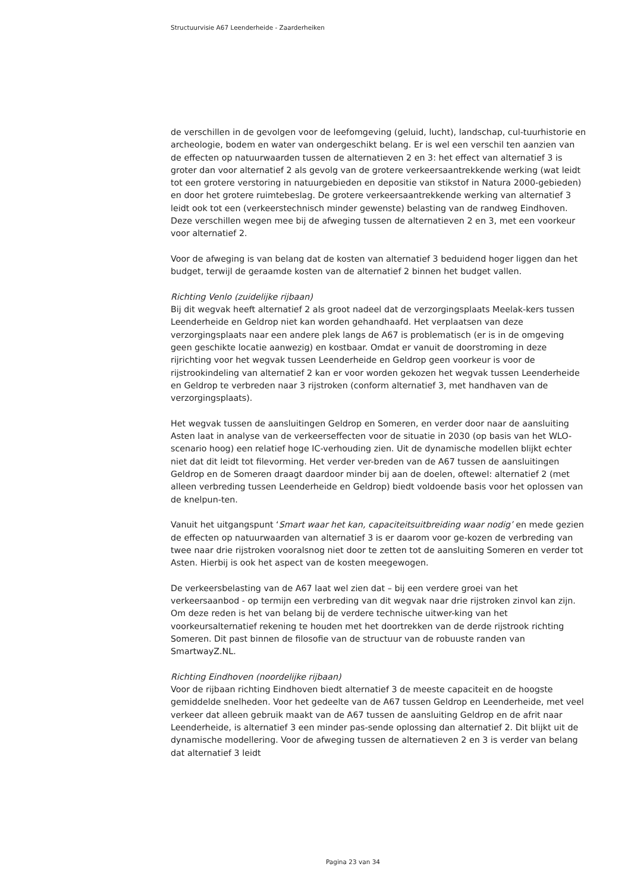Structuurvisie A67 Leenderheide - Zaarderheiken
de verschillen in de gevolgen voor de leefomgeving (geluid, lucht), landschap, cul-tuurhistorie en archeologie, bodem en water van ondergeschikt belang. Er is wel een verschil ten aanzien van de effecten op natuurwaarden tussen de alternatieven 2 en 3: het effect van alternatief 3 is groter dan voor alternatief 2 als gevolg van de grotere verkeersaantrekkende werking (wat leidt tot een grotere verstoring in natuurgebieden en depositie van stikstof in Natura 2000-gebieden) en door het grotere ruimtebeslag. De grotere verkeersaantrekkende werking van alternatief 3 leidt ook tot een (verkeerstechnisch minder gewenste) belasting van de randweg Eindhoven. Deze verschillen wegen mee bij de afweging tussen de alternatieven 2 en 3, met een voorkeur voor alternatief 2.
Voor de afweging is van belang dat de kosten van alternatief 3 beduidend hoger liggen dan het budget, terwijl de geraamde kosten van de alternatief 2 binnen het budget vallen.
Richting Venlo (zuidelijke rijbaan)
Bij dit wegvak heeft alternatief 2 als groot nadeel dat de verzorgingsplaats Meelak-kers tussen Leenderheide en Geldrop niet kan worden gehandhaafd. Het verplaatsen van deze verzorgingsplaats naar een andere plek langs de A67 is problematisch (er is in de omgeving geen geschikte locatie aanwezig) en kostbaar. Omdat er vanuit de doorstroming in deze rijrichting voor het wegvak tussen Leenderheide en Geldrop geen voorkeur is voor de rijstrookindeling van alternatief 2 kan er voor worden gekozen het wegvak tussen Leenderheide en Geldrop te verbreden naar 3 rijstroken (conform alternatief 3, met handhaven van de verzorgingsplaats).
Het wegvak tussen de aansluitingen Geldrop en Someren, en verder door naar de aansluiting Asten laat in analyse van de verkeerseffecten voor de situatie in 2030 (op basis van het WLO-scenario hoog) een relatief hoge IC-verhouding zien. Uit de dynamische modellen blijkt echter niet dat dit leidt tot filevorming. Het verder ver-breden van de A67 tussen de aansluitingen Geldrop en de Someren draagt daardoor minder bij aan de doelen, oftewel: alternatief 2 (met alleen verbreding tussen Leenderheide en Geldrop) biedt voldoende basis voor het oplossen van de knelpun-ten.
Vanuit het uitgangspunt ‘Smart waar het kan, capaciteitsuitbreiding waar nodig’ en mede gezien de effecten op natuurwaarden van alternatief 3 is er daarom voor ge-kozen de verbreding van twee naar drie rijstroken vooralsnog niet door te zetten tot de aansluiting Someren en verder tot Asten. Hierbij is ook het aspect van de kosten meegewogen.
De verkeersbelasting van de A67 laat wel zien dat – bij een verdere groei van het verkeersaanbod - op termijn een verbreding van dit wegvak naar drie rijstroken zinvol kan zijn. Om deze reden is het van belang bij de verdere technische uitwer-king van het voorkeursalternatief rekening te houden met het doortrekken van de derde rijstrook richting Someren. Dit past binnen de filosofie van de structuur van de robuuste randen van SmartwayZ.NL.
Richting Eindhoven (noordelijke rijbaan)
Voor de rijbaan richting Eindhoven biedt alternatief 3 de meeste capaciteit en de hoogste gemiddelde snelheden. Voor het gedeelte van de A67 tussen Geldrop en Leenderheide, met veel verkeer dat alleen gebruik maakt van de A67 tussen de aansluiting Geldrop en de afrit naar Leenderheide, is alternatief 3 een minder pas-sende oplossing dan alternatief 2. Dit blijkt uit de dynamische modellering. Voor de afweging tussen de alternatieven 2 en 3 is verder van belang dat alternatief 3 leidt
Pagina 23 van 34